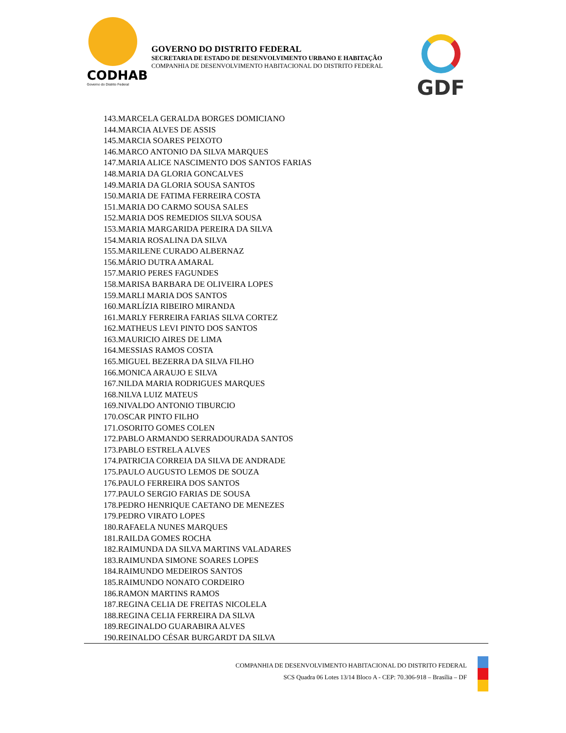CODHAB
Governo do Distrito Federal
GOVERNO DO DISTRITO FEDERAL
SECRETARIA DE ESTADO DE DESENVOLVIMENTO URBANO E HABITAÇÃO
COMPANHIA DE DESENVOLVIMENTO HABITACIONAL DO DISTRITO FEDERAL
GDF
143.MARCELA GERALDA BORGES DOMICIANO
144.MARCIA ALVES DE ASSIS
145.MARCIA SOARES PEIXOTO
146.MARCO ANTONIO DA SILVA MARQUES
147.MARIA ALICE NASCIMENTO DOS SANTOS FARIAS
148.MARIA DA GLORIA GONCALVES
149.MARIA DA GLORIA SOUSA SANTOS
150.MARIA DE FATIMA FERREIRA COSTA
151.MARIA DO CARMO SOUSA SALES
152.MARIA DOS REMEDIOS SILVA SOUSA
153.MARIA MARGARIDA PEREIRA DA SILVA
154.MARIA ROSALINA DA SILVA
155.MARILENE CURADO ALBERNAZ
156.MÁRIO DUTRA AMARAL
157.MARIO PERES FAGUNDES
158.MARISA BARBARA DE OLIVEIRA LOPES
159.MARLI MARIA DOS SANTOS
160.MARLÍZIA RIBEIRO MIRANDA
161.MARLY FERREIRA FARIAS SILVA CORTEZ
162.MATHEUS LEVI PINTO DOS SANTOS
163.MAURICIO AIRES DE LIMA
164.MESSIAS RAMOS COSTA
165.MIGUEL BEZERRA DA SILVA FILHO
166.MONICA ARAUJO E SILVA
167.NILDA MARIA RODRIGUES MARQUES
168.NILVA LUIZ MATEUS
169.NIVALDO ANTONIO TIBURCIO
170.OSCAR PINTO FILHO
171.OSORITO GOMES COLEN
172.PABLO ARMANDO SERRADOURADA SANTOS
173.PABLO ESTRELA ALVES
174.PATRICIA CORREIA DA SILVA DE ANDRADE
175.PAULO AUGUSTO LEMOS DE SOUZA
176.PAULO FERREIRA DOS SANTOS
177.PAULO SERGIO FARIAS DE SOUSA
178.PEDRO HENRIQUE CAETANO DE MENEZES
179.PEDRO VIRATO LOPES
180.RAFAELA NUNES MARQUES
181.RAILDA GOMES ROCHA
182.RAIMUNDA DA SILVA MARTINS VALADARES
183.RAIMUNDA SIMONE SOARES LOPES
184.RAIMUNDO MEDEIROS SANTOS
185.RAIMUNDO NONATO CORDEIRO
186.RAMON MARTINS RAMOS
187.REGINA CELIA DE FREITAS NICOLELA
188.REGINA CELIA FERREIRA DA SILVA
189.REGINALDO GUARABIRA ALVES
190.REINALDO CÉSAR BURGARDT DA SILVA
COMPANHIA DE DESENVOLVIMENTO HABITACIONAL DO DISTRITO FEDERAL
SCS Quadra 06 Lotes 13/14 Bloco A - CEP: 70.306-918 – Brasília – DF